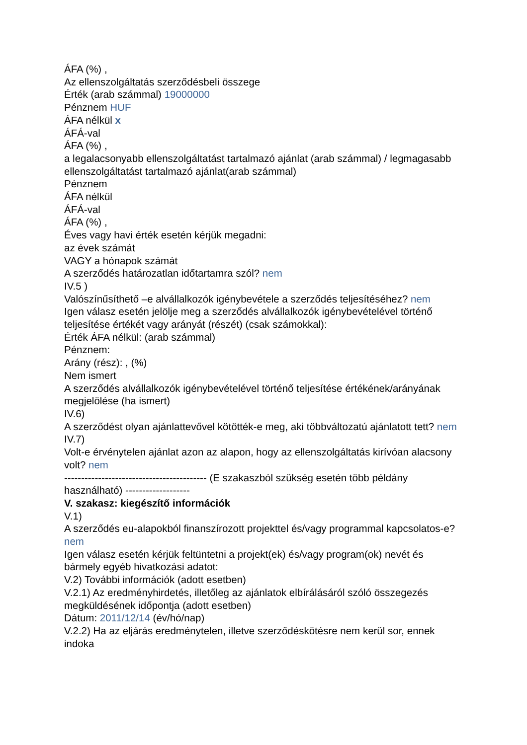ÁFA (%) ,
Az ellenszolgáltatás szerződésbeli összege
Érték (arab számmal) 19000000
Pénznem HUF
ÁFA nélkül x
ÁFÁ-val
ÁFA (%) ,
a legalacsonyabb ellenszolgáltatást tartalmazó ajánlat (arab számmal) / legmagasabb ellenszolgáltatást tartalmazó ajánlat(arab számmal)
Pénznem
ÁFA nélkül
ÁFÁ-val
ÁFA (%) ,
Éves vagy havi érték esetén kérjük megadni:
az évek számát
VAGY a hónapok számát
A szerződés határozatlan időtartamra szól? nem
IV.5 )
Valószínűsíthető –e alvállalkozók igénybevétele a szerződés teljesítéséhez? nem
Igen válasz esetén jelölje meg a szerződés alvállalkozók igénybevételével történő teljesítése értékét vagy arányát (részét) (csak számokkal):
Érték ÁFA nélkül: (arab számmal)
Pénznem:
Arány (rész): , (%)
Nem ismert
A szerződés alvállalkozók igénybevételével történő teljesítése értékének/arányának megjelölése (ha ismert)
IV.6)
A szerződést olyan ajánlattevővel kötötték-e meg, aki többváltozatú ajánlatott tett? nem
IV.7)
Volt-e érvénytelen ajánlat azon az alapon, hogy az ellenszolgáltatás kirívóan alacsony volt? nem
------------------------------------------ (E szakaszból szükség esetén több példány használható) -------------------
V. szakasz: kiegészítő információk
V.1)
A szerződés eu-alapokból finanszírozott projekttel és/vagy programmal kapcsolatos-e? nem
Igen válasz esetén kérjük feltüntetni a projekt(ek) és/vagy program(ok) nevét és bármely egyéb hivatkozási adatot:
V.2) További információk (adott esetben)
V.2.1) Az eredményhirdetés, illetőleg az ajánlatok elbírálásáról szóló összegezés megküldésének időpontja (adott esetben)
Dátum: 2011/12/14 (év/hó/nap)
V.2.2) Ha az eljárás eredménytelen, illetve szerződéskötésre nem kerül sor, ennek indoka